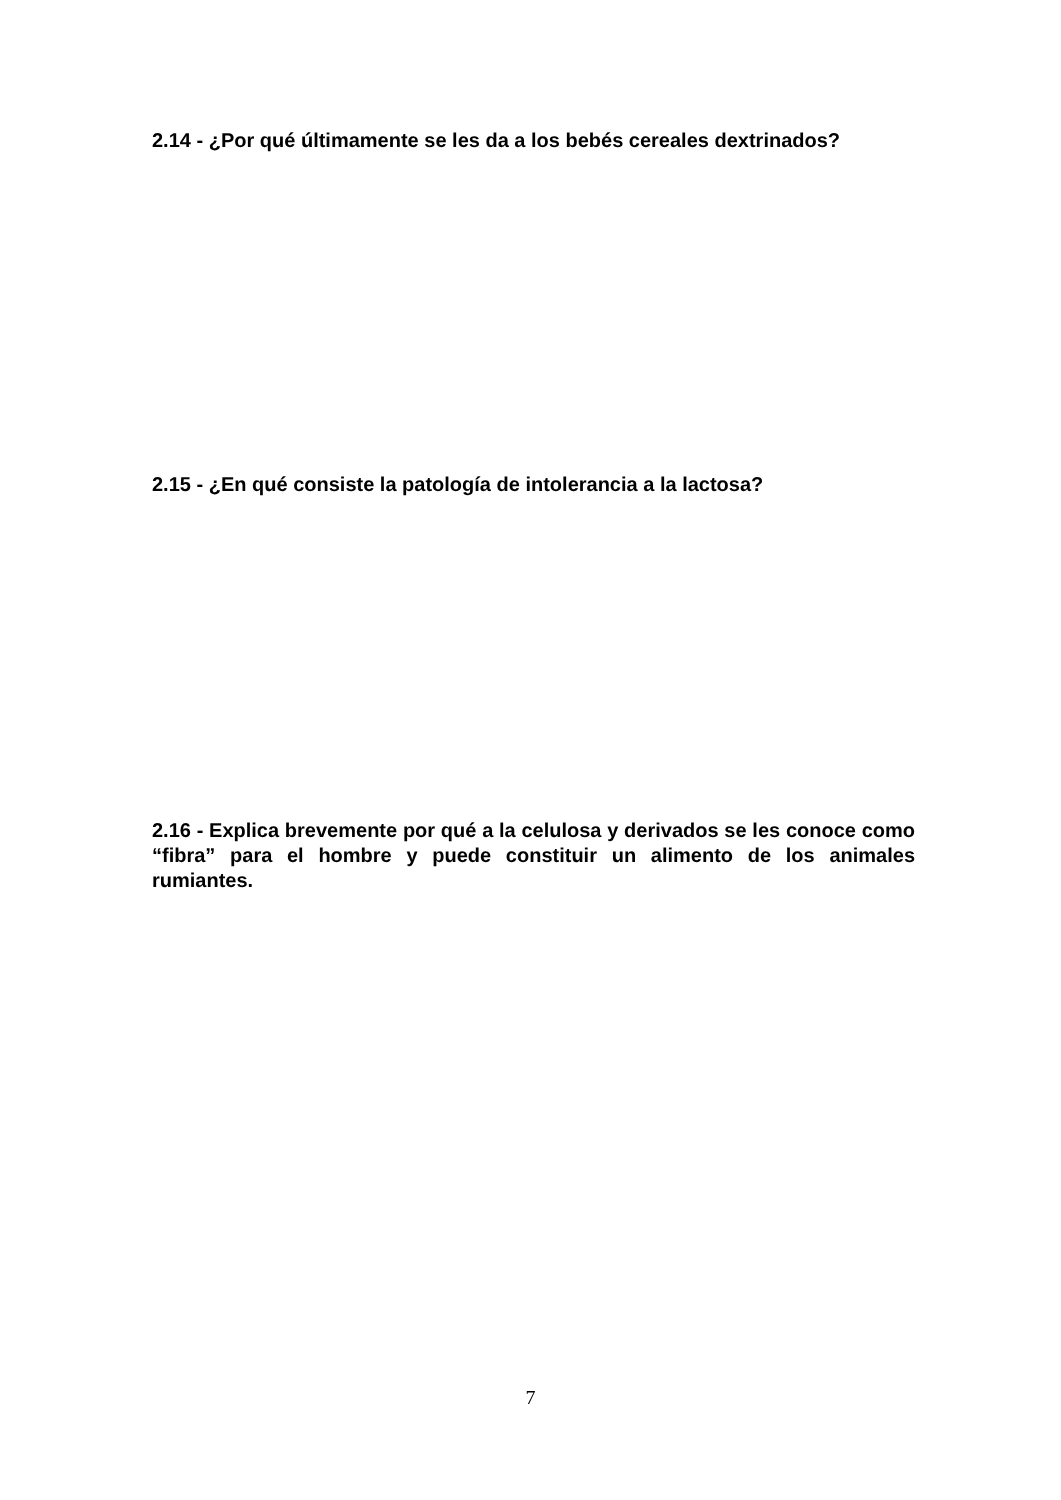2.14 - ¿Por qué últimamente se les da a los bebés cereales dextrinados?
2.15 - ¿En qué consiste la patología de intolerancia a la lactosa?
2.16 - Explica brevemente por qué a la celulosa y derivados se les conoce como “fibra” para el hombre y puede constituir un alimento de los animales rumiantes.
7